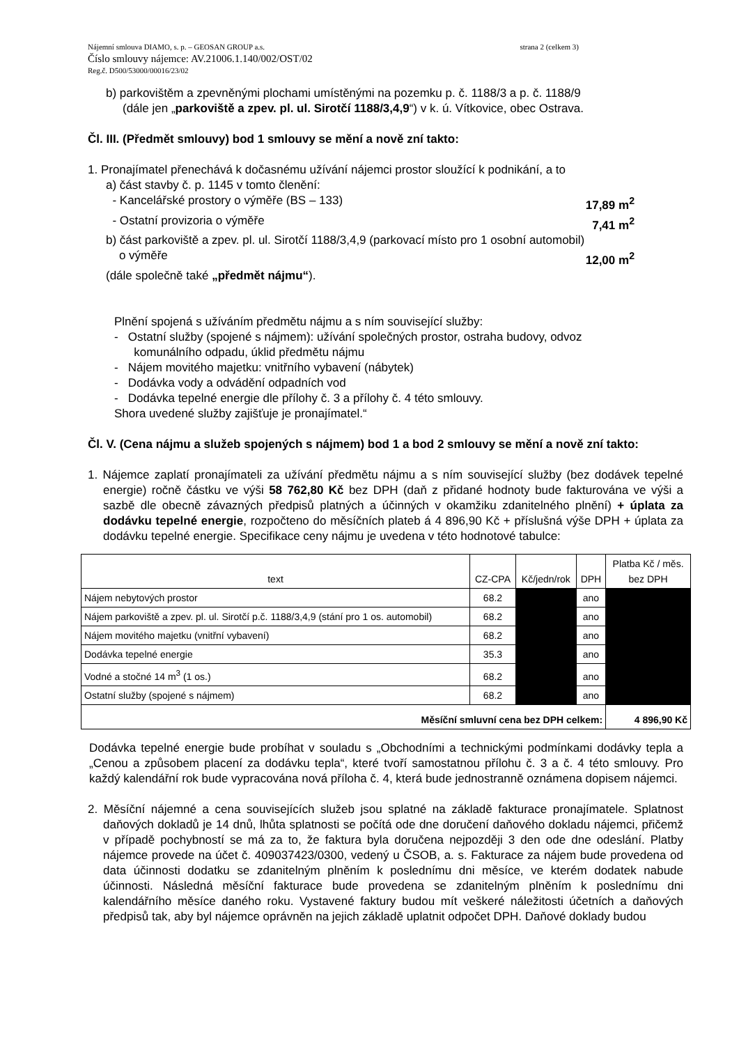Nájemní smlouva DIAMO, s. p. – GEOSAN GROUP a.s. strana 2 (celkem 3)
Číslo smlouvy nájemce: AV.21006.1.140/002/OST/02
Reg.č. D500/53000/00016/23/02
b) parkovištěm a zpevněnými plochami umístěnými na pozemku p. č. 1188/3 a p. č. 1188/9
(dále jen „parkoviště a zpev. pl. ul. Sirotčí 1188/3,4,9“) v k. ú. Vítkovice, obec Ostrava.
Čl. III. (Předmět smlouvy) bod 1 smlouvy se mění a nově zní takto:
1. Pronajímatel přenechává k dočasnému užívání nájemci prostor sloužící k podnikání, a to
a) část stavby č. p. 1145 v tomto členění:
- Kancelářské prostory o výměře (BS – 133) 17,89 m<sup>2</sup>
- Ostatní provizoria o výměře 7,41 m<sup>2</sup>
b) část parkoviště a zpev. pl. ul. Sirotčí 1188/3,4,9 (parkovací místo pro 1 osobní automobil)
o výměře 12,00 m<sup>2</sup>
(dále společně také „předmět nájmu“).
Plnění spojená s užíváním předmětu nájmu a s ním související služby:
- Ostatní služby (spojené s nájmem): užívání společných prostor, ostraha budovy, odvoz
komunálního odpadu, úklid předmětu nájmu
- Nájem movitého majetku: vnitřního vybavení (nábytek)
- Dodávka vody a odvádění odpadních vod
- Dodávka tepelné energie dle přílohy č. 3 a přílohy č. 4 této smlouvy.
Shora uvedené služby zajišťuje je pronajímatel.“
Čl. V. (Cena nájmu a služeb spojených s nájmem) bod 1 a bod 2 smlouvy se mění a nově zní takto:
1. Nájemce zaplatí pronajímateli za užívání předmětu nájmu a s ním související služby (bez dodávek tepelné energie) ročně částku ve výši 58 762,80 Kč bez DPH (daň z přidané hodnoty bude fakturována ve výši a sazbě dle obecně závazných předpisů platných a účinných v okamžiku zdanitelného plnění) + úplata za dodávku tepelné energie, rozpočteno do měsíčních plateb á 4 896,90 Kč + příslušná výše DPH + úplata za dodávku tepelné energie. Specifikace ceny nájmu je uvedena v této hodnotové tabulce:
| text | CZ-CPA | Kč/jedn/rok | DPH | Platba Kč / měs. bez DPH |
| --- | --- | --- | --- | --- |
| Nájem nebytových prostor | 68.2 | | ano | |
| Nájem parkoviště a zpev. pl. ul. Sirotčí p.č. 1188/3,4,9 (stání pro 1 os. automobil) | 68.2 | | ano | |
| Nájem movitého majetku (vnitřní vybavení) | 68.2 | | ano | |
| Dodávka tepelné energie | 35.3 | | ano | |
| Vodné a stočné 14 m<sup>3</sup> (1 os.) | 68.2 | | ano | |
| Ostatní služby (spojené s nájmem) | 68.2 | | ano | |
| Měsíční smluvní cena bez DPH celkem: | | | | 4 896,90 Kč |
Dodávka tepelné energie bude probíhat v souladu s „Obchodními a technickými podmínkami dodávky tepla a „Cenou a způsobem placení za dodávku tepla“, které tvoří samostatnou přílohu č. 3 a č. 4 této smlouvy. Pro každý kalendářní rok bude vypracována nová příloha č. 4, která bude jednostranně oznámena dopisem nájemci.
2. Měsíční nájemné a cena souvisejících služeb jsou splatné na základě fakturace pronajímatele. Splatnost daňových dokladů je 14 dnů, lhůta splatnosti se počítá ode dne doručení daňového dokladu nájemci, přičemž v případě pochybností se má za to, že faktura byla doručena nejpozději 3 den ode dne odeslání. Platby nájemce provede na účet č. 409037423/0300, vedený u ČSOB, a. s. Fakturace za nájem bude provedena od data účinnosti dodatku se zdanitelným plněním k poslednímu dni měsíce, ve kterém dodatek nabude účinnosti. Následná měsíční fakturace bude provedena se zdanitelným plněním k poslednímu dni kalendářního měsíce daného roku. Vystavené faktury budou mít veškeré náležitosti účetních a daňových předpisů tak, aby byl nájemce oprávněn na jejich základě uplatnit odpočet DPH. Daňové doklady budou